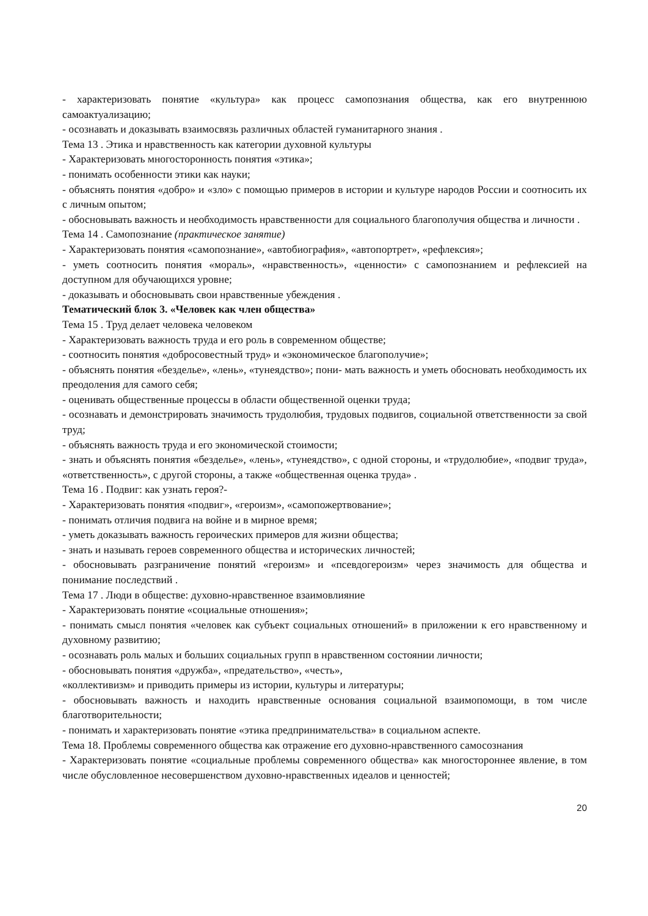- характеризовать понятие «культура» как процесс самопознания общества, как его внутреннюю самоактуализацию;
- осознавать и доказывать взаимосвязь различных областей гуманитарного знания .
Тема 13 . Этика и нравственность как категории духовной культуры
- Характеризовать многосторонность понятия «этика»;
- понимать особенности этики как науки;
- объяснять понятия «добро» и «зло» с помощью примеров в истории и культуре народов России и соотносить их с личным опытом;
- обосновывать важность и необходимость нравственности для социального благополучия общества и личности .
Тема 14 . Самопознание (практическое занятие)
- Характеризовать понятия «самопознание», «автобиография», «автопортрет», «рефлексия»;
- уметь соотносить понятия «мораль», «нравственность», «ценности» с самопознанием и рефлексией на доступном для обучающихся уровне;
- доказывать и обосновывать свои нравственные убеждения .
Тематический блок 3. «Человек как член общества»
Тема 15 . Труд делает человека человеком
- Характеризовать важность труда и его роль в современном обществе;
- соотносить понятия «добросовестный труд» и «экономическое благополучие»;
- объяснять понятия «безделье», «лень», «тунеядство»; пони- мать важность и уметь обосновать необходимость их преодоления для самого себя;
- оценивать общественные процессы в области общественной оценки труда;
- осознавать и демонстрировать значимость трудолюбия, трудовых подвигов, социальной ответственности за свой труд;
- объяснять важность труда и его экономической стоимости;
- знать и объяснять понятия «безделье», «лень», «тунеядство», с одной стороны, и «трудолюбие», «подвиг труда», «ответственность», с другой стороны, а также «общественная оценка труда» .
Тема 16 . Подвиг: как узнать героя?-
- Характеризовать понятия «подвиг», «героизм», «самопожертвование»;
- понимать отличия подвига на войне и в мирное время;
- уметь доказывать важность героических примеров для жизни общества;
- знать и называть героев современного общества и исторических личностей;
- обосновывать разграничение понятий «героизм» и «псевдогероизм» через значимость для общества и понимание последствий .
Тема 17 . Люди в обществе: духовно-нравственное взаимовлияние
- Характеризовать понятие «социальные отношения»;
- понимать смысл понятия «человек как субъект социальных отношений» в приложении к его нравственному и духовному развитию;
- осознавать роль малых и больших социальных групп в нравственном состоянии личности;
- обосновывать понятия «дружба», «предательство», «честь»,
«коллективизм» и приводить примеры из истории, культуры и литературы;
- обосновывать важность и находить нравственные основания социальной взаимопомощи, в том числе благотворительности;
- понимать и характеризовать понятие «этика предпринимательства» в социальном аспекте.
Тема 18. Проблемы современного общества как отражение его духовно-нравственного самосознания
- Характеризовать понятие «социальные проблемы современного общества» как многостороннее явление, в том числе обусловленное несовершенством духовно-нравственных идеалов и ценностей;
20